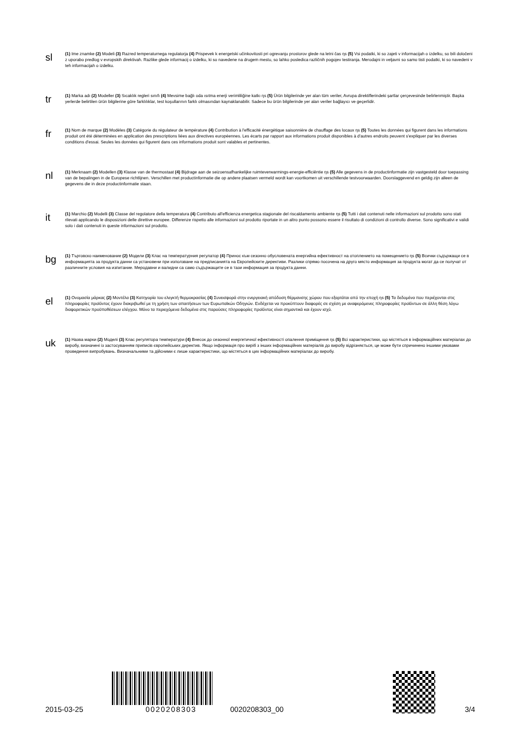sl
(1) Ime znamke (2) Modeli (3) Razred temperaturnega regulatorja (4) Prispevek k energetski učinkovitosti pri ogrevanju prostorov glede na letni čas ηs (5) Vsi podatki, ki so zajeti v informacijah o izdelku, so bili določeni z uporabo predlog v evropskih direktivah. Razlike glede informacij o izdelku, ki so navedene na drugem mestu, so lahko posledica različnih pogojev testiranja. Merodajni in veljavni so samo tisti podatki, ki so navedeni v teh informacijah o izdelku.
tr
(1) Marka adı (2) Modeller (3) Sıcaklık regleri sınıfı (4) Mevsime bağlı oda ısıtma enerji verimliliğine katkı ηs (5) Ürün bilgilerinde yer alan tüm veriler, Avrupa direktiflerindeki şartlar çerçevesinde belirlenmiştir. Başka yerlerde belirtilen ürün bilgilerine göre farklılıklar, test koşullarının farklı olmasından kaynaklanabilir. Sadece bu ürün bilgilerinde yer alan veriler bağlayıcı ve geçerlidir.
fr
(1) Nom de marque (2) Modèles (3) Catégorie du régulateur de température (4) Contribution à l'efficacité énergétique saisonnière de chauffage des locaux ηs (5) Toutes les données qui figurent dans les informations produit ont été déterminées en application des prescriptions liées aux directives européennes. Les écarts par rapport aux informations produit disponibles à d'autres endroits peuvent s'expliquer par les diverses conditions d'essai. Seules les données qui figurent dans ces informations produit sont valables et pertinentes.
nl
(1) Merknaam (2) Modellen (3) Klasse van de thermostaat (4) Bijdrage aan de seizoensafhankelijke ruimteverwarmings-energie-efficiëntie ηs (5) Alle gegevens in de productinformatie zijn vastgesteld door toepassing van de bepalingen in de Europese richtlijnen. Verschillen met productinformatie die op andere plaatsen vermeld wordt kan voortkomen uit verschillende testvoorwaarden. Doorslaggevend en geldig zijn alleen de gegevens die in deze productinformatie staan.
it
(1) Marchio (2) Modelli (3) Classe del regolatore della temperatura (4) Contributo all'efficienza energetica stagionale del riscaldamento ambiente ηs (5) Tutti i dati contenuti nelle informazioni sul prodotto sono stati rilevati applicando le disposizioni delle direttive europee. Differenze rispetto alle informazioni sul prodotto riportate in un altro punto possono essere il risultato di condizioni di controllo diverse. Sono significativi e validi solo i dati contenuti in queste informazioni sul prodotto.
bg
(1) Търговско наименование (2) Модели (3) Клас на температурния регулатор (4) Принос към сезонно обусловената енергийна ефективност на отоплението на помещението ηs (5) Всички съдържащи се в информацията за продукта данни са установени при използване на предписанията на Европейските директиви. Разлики спрямо посочена на друго място информация за продукта могат да се получат от различните условия на изпитание. Меродавни и валидни са само съдържащите се в тази информация за продукта данни.
el
(1) Ονομασία μάρκας (2) Μοντέλα (3) Κατηγορία του ελεγκτή θερμοκρασίας (4) Συνεισφορά στην ενεργειακή απόδοση θέρμανσης χώρου που εξαρτάται από την εποχή ηs (5) Τα δεδομένα που περιέχονται στις πληροφορίες προϊόντος έχουν διακριβωθεί με τη χρήση των απαιτήσεων των Ευρωπαϊκών Οδηγιών. Ενδέχεται να προκύπτουν διαφορές σε σχέση με αναφερόμενες πληροφορίες προϊόντων σε άλλη θέση λόγω διαφορετικών προϋποθέσεων ελέγχου. Μόνο τα περιεχόμενα δεδομένα στις παρούσες πληροφορίες προϊόντος είναι σημαντικά και έχουν ισχύ.
uk
(1) Назва марки (2) Моделі (3) Клас регулятора температури (4) Внесок до сезонної енергетичної ефективності опалення приміщення ηs (5) Всі характеристики, що містяться в інформаційних матеріалах до виробу, визначені із застосуванням приписів європейських директив. Якщо інформація про виріб з інших інформаційних матеріалів до виробу відрізняється, це може бути спричинено іншими умовами проведення випробувань. Визначальними та дійсними є лише характеристики, що містяться в цих інформаційних матеріалах до виробу.
2015-03-25
0020208303
0020208303_00
3/4